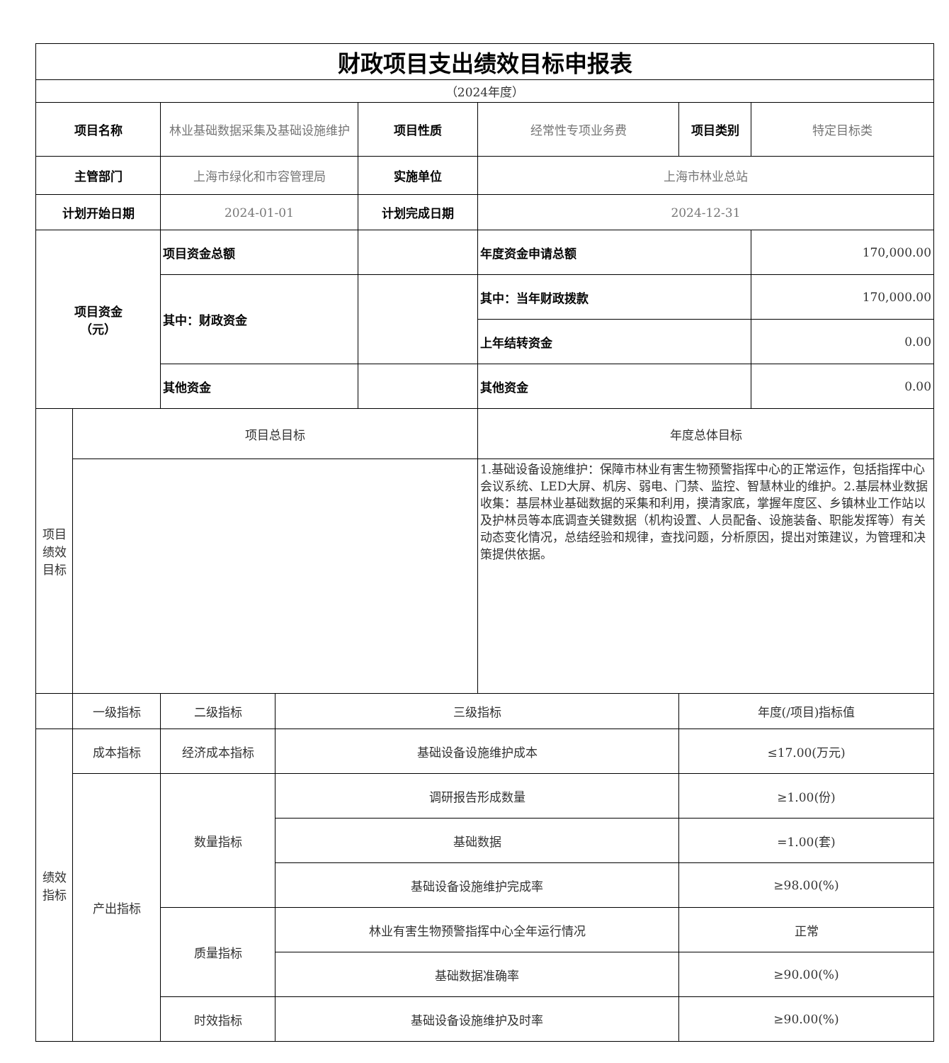| 财政项目支出绩效目标申报表 | | | | | | | |
| （2024年度） | | | | | | | |
| 项目名称 | | 林业基础数据采集及基础设施维护 | | 项目性质 | 经常性专项业务费 | 项目类别 | 特定目标类 |
| 主管部门 | | 上海市绿化和市容管理局 | | 实施单位 | 上海市林业总站 | | |
| 计划开始日期 | | 2024-01-01 | | 计划完成日期 | 2024-12-31 | | |
| 项目资金 （元） | | 项目资金总额 | | | 年度资金申请总额 | | 170,000.00 |
| | | 其中：财政资金 | | | 其中：当年财政拨款 | | 170,000.00 |
| | | | | | 上年结转资金 | | 0.00 |
| | | 其他资金 | | | 其他资金 | | 0.00 |
| 项目绩效目标 | 项目总目标 | | | | 年度总体目标 | | |
| | | | | | 1.基础设备设施维护：保障市林业有害生物预警指挥中心的正常运作，包括指挥中心会议系统、LED大屏、机房、弱电、门禁、监控、智慧林业的维护。2.基层林业数据收集：基层林业基础数据的采集和利用，摸清家底，掌握年度区、乡镇林业工作站以及护林员等本底调查关键数据（机构设置、人员配备、设施装备、职能发挥等）有关动态变化情况，总结经验和规律，查找问题，分析原因，提出对策建议，为管理和决策提供依据。 | | |
| | 一级指标 | 二级指标 | 三级指标 | | | 年度(/项目)指标值 | |
| 绩效指标 | 成本指标 | 经济成本指标 | 基础设备设施维护成本 | | | ≤17.00(万元) | |
| | 产出指标 | 数量指标 | 调研报告形成数量 | | | ≥1.00(份) | |
| | | | 基础数据 | | | =1.00(套) | |
| | | | 基础设备设施维护完成率 | | | ≥98.00(%) | |
| | | 质量指标 | 林业有害生物预警指挥中心全年运行情况 | | | 正常 | |
| | | | 基础数据准确率 | | | ≥90.00(%) | |
| | | 时效指标 | 基础设备设施维护及时率 | | | ≥90.00(%) | |